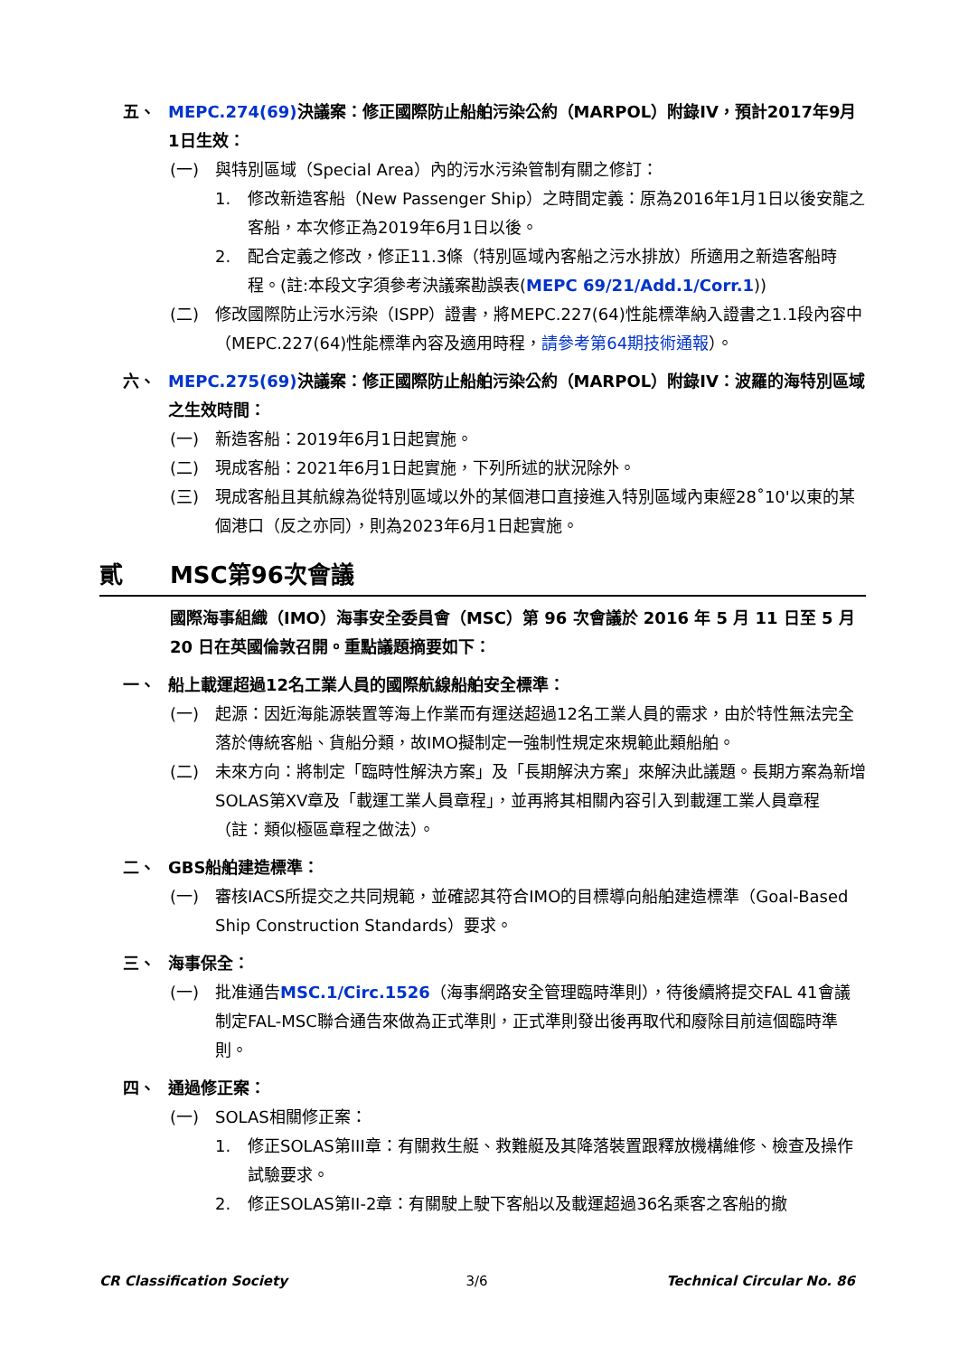五、 MEPC.274(69) 決議案：修正國際防止船舶污染公約（MARPOL）附錄IV，預計2017年9月1日生效：
(一) 與特別區域（Special Area）內的污水污染管制有關之修訂：
1. 修改新造客船（New Passenger Ship）之時間定義：原為2016年1月1日以後安龍之客船，本次修正為2019年6月1日以後。
2. 配合定義之修改，修正11.3條（特別區域內客船之污水排放）所適用之新造客船時程。(註:本段文字須參考決議案勘誤表(MEPC 69/21/Add.1/Corr.1))
(二) 修改國際防止污水污染（ISPP）證書，將MEPC.227(64)性能標準納入證書之1.1段內容中（MEPC.227(64)性能標準內容及適用時程，請參考第64期技術通報）。
六、 MEPC.275(69) 決議案：修正國際防止船舶污染公約（MARPOL）附錄IV：波羅的海特別區域之生效時間：
(一) 新造客船：2019年6月1日起實施。
(二) 現成客船：2021年6月1日起實施，下列所述的狀況除外。
(三) 現成客船且其航線為從特別區域以外的某個港口直接進入特別區域內東經28˚10'以東的某個港口（反之亦同），則為2023年6月1日起實施。
貳 MSC第96次會議
國際海事組織（IMO）海事安全委員會（MSC）第 96 次會議於 2016 年 5 月 11 日至 5 月 20 日在英國倫敦召開。重點議題摘要如下：
一、 船上載運超過12名工業人員的國際航線船舶安全標準：
(一) 起源：因近海能源裝置等海上作業而有運送超過12名工業人員的需求，由於特性無法完全落於傳統客船、貨船分類，故IMO擬制定一強制性規定來規範此類船舶。
(二) 未來方向：將制定「臨時性解決方案」及「長期解決方案」來解決此議題。長期方案為新增SOLAS第XV章及「載運工業人員章程」，並再將其相關內容引入到載運工業人員章程（註：類似極區章程之做法）。
二、 GBS船舶建造標準：
(一) 審核IACS所提交之共同規範，並確認其符合IMO的目標導向船舶建造標準（Goal-Based Ship Construction Standards）要求。
三、 海事保全：
(一) 批准通告MSC.1/Circ.1526（海事網路安全管理臨時準則），待後續將提交FAL 41會議制定FAL-MSC聯合通告來做為正式準則，正式準則發出後再取代和廢除目前這個臨時準則。
四、 通過修正案：
(一) SOLAS相關修正案：
1. 修正SOLAS第III章：有關救生艇、救難艇及其降落裝置跟釋放機構維修、檢查及操作試驗要求。
2. 修正SOLAS第II-2章：有關駛上駛下客船以及載運超過36名乘客之客船的撤
CR Classification Society 3/6 Technical Circular No. 86